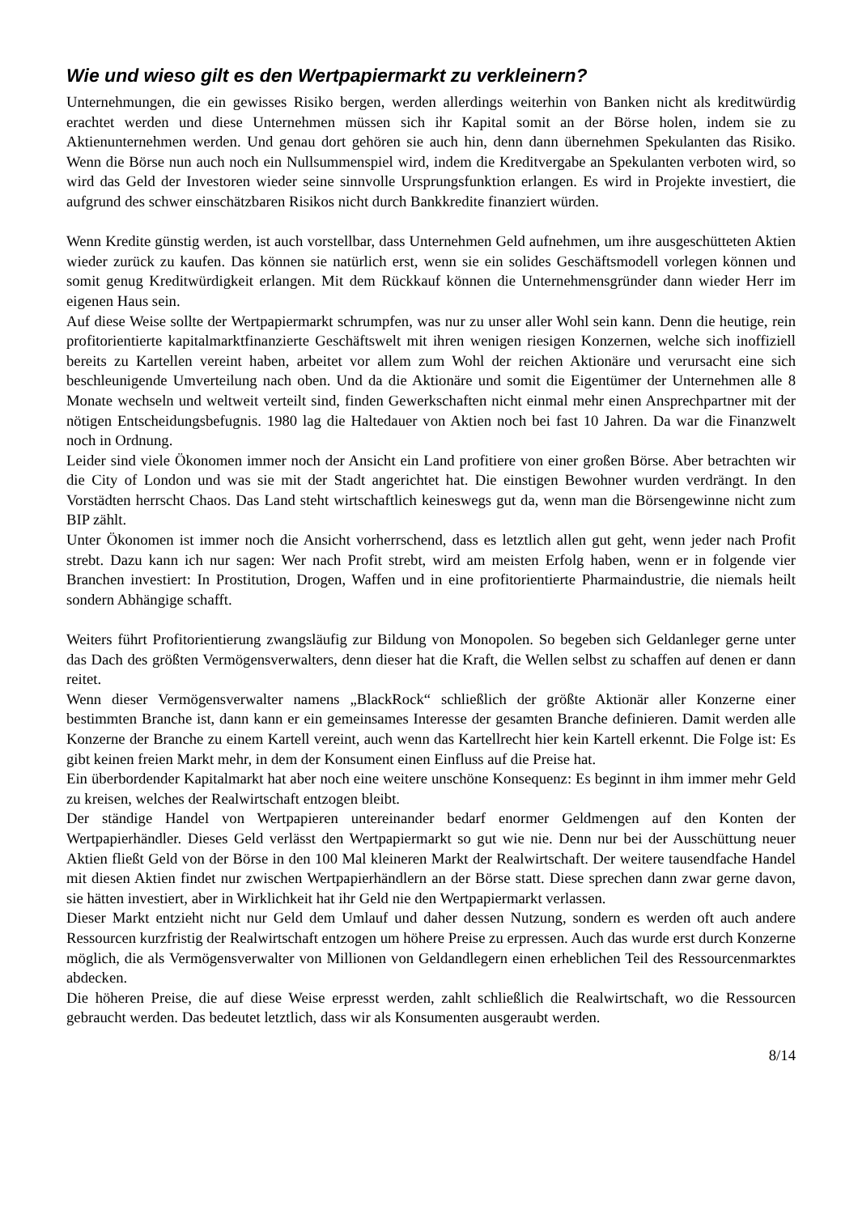Wie und wieso gilt es den Wertpapiermarkt zu verkleinern?
Unternehmungen, die ein gewisses Risiko bergen, werden allerdings weiterhin von Banken nicht als kreditwürdig erachtet werden und diese Unternehmen müssen sich ihr Kapital somit an der Börse holen, indem sie zu Aktienunternehmen werden. Und genau dort gehören sie auch hin, denn dann übernehmen Spekulanten das Risiko. Wenn die Börse nun auch noch ein Nullsummenspiel wird, indem die Kreditvergabe an Spekulanten verboten wird, so wird das Geld der Investoren wieder seine sinnvolle Ursprungsfunktion erlangen. Es wird in Projekte investiert, die aufgrund des schwer einschätzbaren Risikos nicht durch Bankkredite finanziert würden.
Wenn Kredite günstig werden, ist auch vorstellbar, dass Unternehmen Geld aufnehmen, um ihre ausgeschütteten Aktien wieder zurück zu kaufen. Das können sie natürlich erst, wenn sie ein solides Geschäftsmodell vorlegen können und somit genug Kreditwürdigkeit erlangen. Mit dem Rückkauf können die Unternehmensgründer dann wieder Herr im eigenen Haus sein.
Auf diese Weise sollte der Wertpapiermarkt schrumpfen, was nur zu unser aller Wohl sein kann. Denn die heutige, rein profitorientierte kapitalmarktfinanzierte Geschäftswelt mit ihren wenigen riesigen Konzernen, welche sich inoffiziell bereits zu Kartellen vereint haben, arbeitet vor allem zum Wohl der reichen Aktionäre und verursacht eine sich beschleunigende Umverteilung nach oben. Und da die Aktionäre und somit die Eigentümer der Unternehmen alle 8 Monate wechseln und weltweit verteilt sind, finden Gewerkschaften nicht einmal mehr einen Ansprechpartner mit der nötigen Entscheidungsbefugnis. 1980 lag die Haltedauer von Aktien noch bei fast 10 Jahren. Da war die Finanzwelt noch in Ordnung.
Leider sind viele Ökonomen immer noch der Ansicht ein Land profitiere von einer großen Börse. Aber betrachten wir die City of London und was sie mit der Stadt angerichtet hat. Die einstigen Bewohner wurden verdrängt. In den Vorstädten herrscht Chaos. Das Land steht wirtschaftlich keineswegs gut da, wenn man die Börsengewinne nicht zum BIP zählt.
Unter Ökonomen ist immer noch die Ansicht vorherrschend, dass es letztlich allen gut geht, wenn jeder nach Profit strebt. Dazu kann ich nur sagen: Wer nach Profit strebt, wird am meisten Erfolg haben, wenn er in folgende vier Branchen investiert: In Prostitution, Drogen, Waffen und in eine profitorientierte Pharmaindustrie, die niemals heilt sondern Abhängige schafft.
Weiters führt Profitorientierung zwangsläufig zur Bildung von Monopolen. So begeben sich Geldanleger gerne unter das Dach des größten Vermögensverwalters, denn dieser hat die Kraft, die Wellen selbst zu schaffen auf denen er dann reitet.
Wenn dieser Vermögensverwalter namens „BlackRock“ schließlich der größte Aktionär aller Konzerne einer bestimmten Branche ist, dann kann er ein gemeinsames Interesse der gesamten Branche definieren. Damit werden alle Konzerne der Branche zu einem Kartell vereint, auch wenn das Kartellrecht hier kein Kartell erkennt. Die Folge ist: Es gibt keinen freien Markt mehr, in dem der Konsument einen Einfluss auf die Preise hat.
Ein überbordender Kapitalmarkt hat aber noch eine weitere unschöne Konsequenz: Es beginnt in ihm immer mehr Geld zu kreisen, welches der Realwirtschaft entzogen bleibt.
Der ständige Handel von Wertpapieren untereinander bedarf enormer Geldmengen auf den Konten der Wertpapierhändler. Dieses Geld verlässt den Wertpapiermarkt so gut wie nie. Denn nur bei der Ausschüttung neuer Aktien fließt Geld von der Börse in den 100 Mal kleineren Markt der Realwirtschaft. Der weitere tausendfache Handel mit diesen Aktien findet nur zwischen Wertpapierhändlern an der Börse statt. Diese sprechen dann zwar gerne davon, sie hätten investiert, aber in Wirklichkeit hat ihr Geld nie den Wertpapiermarkt verlassen.
Dieser Markt entzieht nicht nur Geld dem Umlauf und daher dessen Nutzung, sondern es werden oft auch andere Ressourcen kurzfristig der Realwirtschaft entzogen um höhere Preise zu erpressen. Auch das wurde erst durch Konzerne möglich, die als Vermögensverwalter von Millionen von Geldandlegern einen erheblichen Teil des Ressourcenmarktes abdecken.
Die höheren Preise, die auf diese Weise erpresst werden, zahlt schließlich die Realwirtschaft, wo die Ressourcen gebraucht werden. Das bedeutet letztlich, dass wir als Konsumenten ausgeraubt werden.
8/14